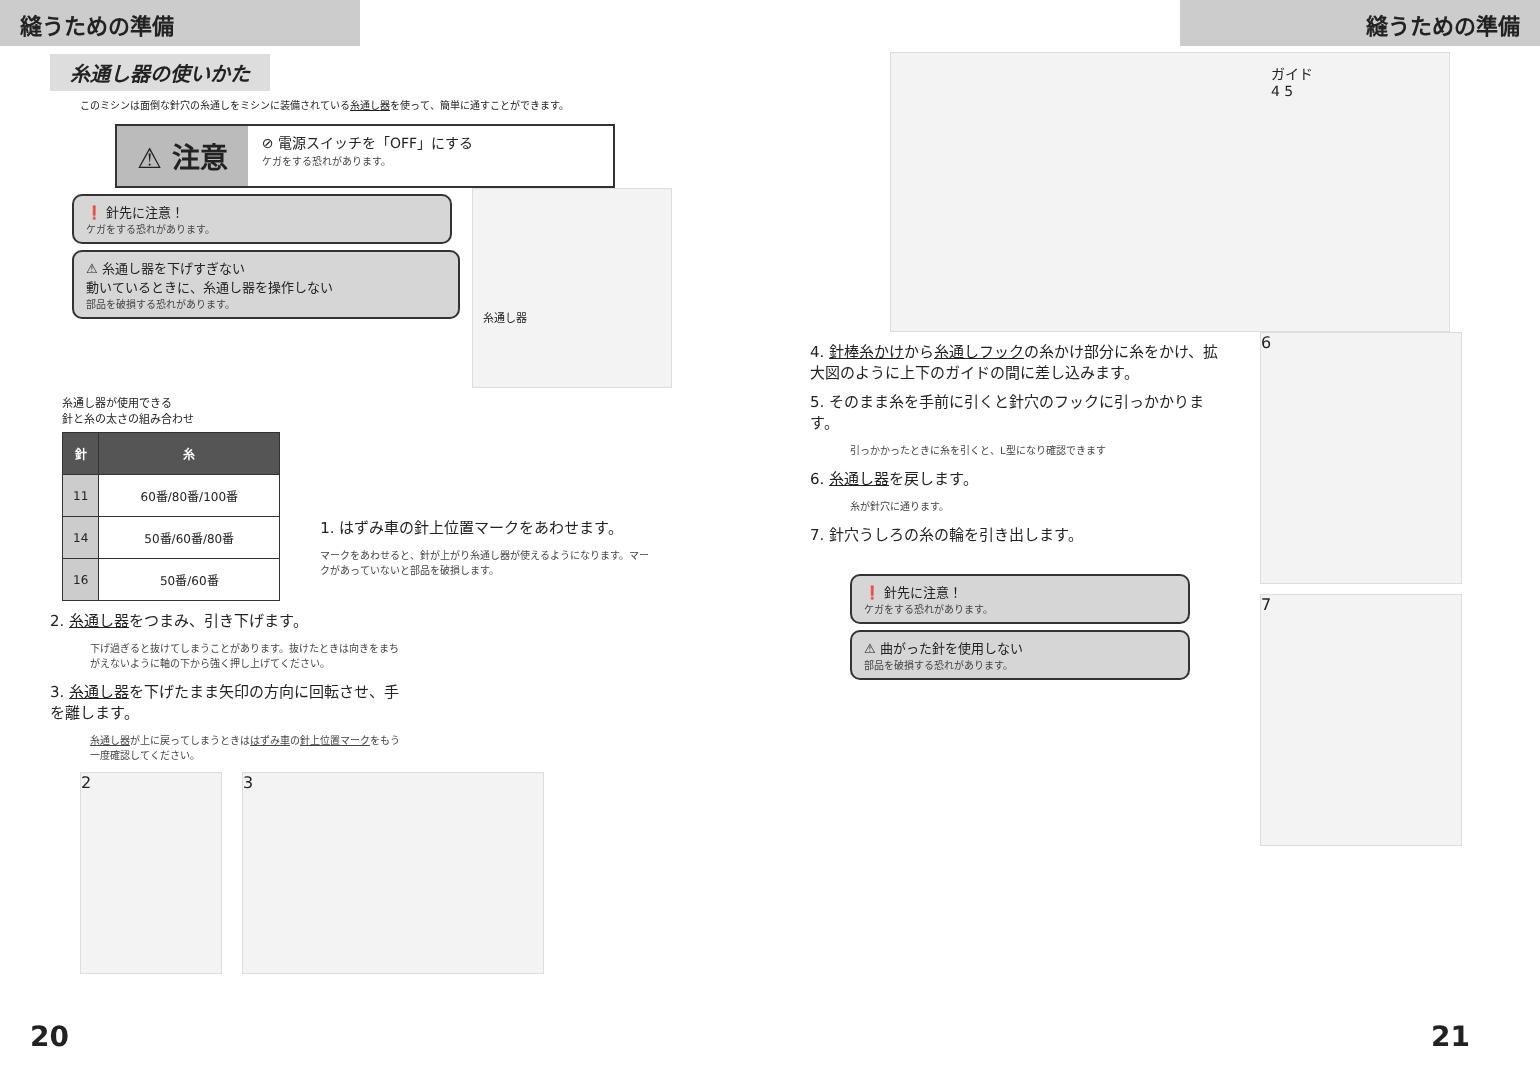縫うための準備
糸通し器の使いかた
このミシンは面倒な針穴の糸通しをミシンに装備されている糸通し器を使って、簡単に通すことができます。
⚠ 注意
⊘ 電源スイッチを「OFF」にする
ケガをする恐れがあります。
❗ 針先に注意！
ケガをする恐れがあります。
⚠ 糸通し器を下げすぎない
動いているときに、糸通し器を操作しない
部品を破損する恐れがあります。
糸通し器
糸通し器が使用できる
針と糸の太さの組み合わせ
| 針 | 糸 |
| --- | --- |
| 11 | 60番/80番/100番 |
| 14 | 50番/60番/80番 |
| 16 | 50番/60番 |
1. はずみ車の針上位置マークをあわせます。
マークをあわせると、針が上がり糸通し器が使えるようになります。マークがあっていないと部品を破損します。
2. 糸通し器をつまみ、引き下げます。
下げ過ぎると抜けてしまうことがあります。抜けたときは向きをまちがえないように軸の下から強く押し上げてください。
3. 糸通し器を下げたまま矢印の方向に回転させ、手を離します。
糸通し器が上に戻ってしまうときははずみ車の針上位置マークをもう一度確認してください。
2 3
20
縫うための準備
ガイド
4 5
4. 針棒糸かけから糸通しフックの糸かけ部分に糸をかけ、拡大図のように上下のガイドの間に差し込みます。
5. そのまま糸を手前に引くと針穴のフックに引っかかります。
引っかかったときに糸を引くと、L型になり確認できます
6. 糸通し器を戻します。
糸が針穴に通ります。
7. 針穴うしろの糸の輪を引き出します。
❗ 針先に注意！
ケガをする恐れがあります。
⚠ 曲がった針を使用しない
部品を破損する恐れがあります。
6
7
21